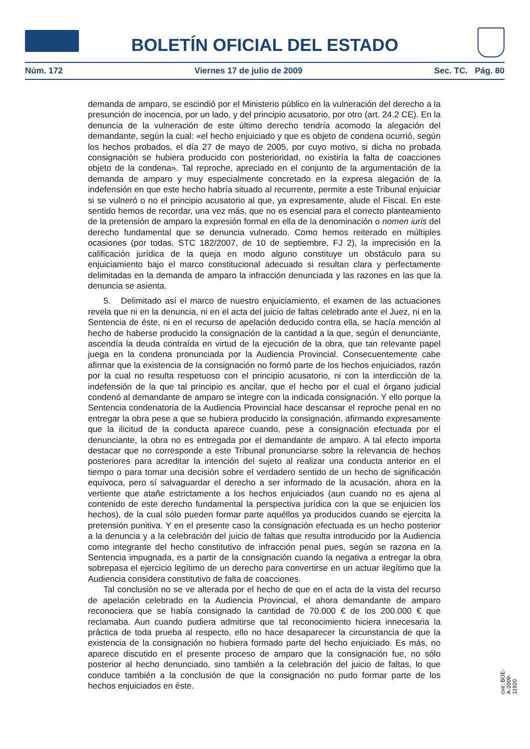BOLETÍN OFICIAL DEL ESTADO
Núm. 172 Viernes 17 de julio de 2009 Sec. TC. Pág. 80
demanda de amparo, se escindió por el Ministerio público en la vulneración del derecho a la presunción de inocencia, por un lado, y del principio acusatorio, por otro (art. 24.2 CE). En la denuncia de la vulneración de este último derecho tendría acomodo la alegación del demandante, según la cual: «el hecho enjuiciado y que es objeto de condena ocurrió, según los hechos probados, el día 27 de mayo de 2005, por cuyo motivo, si dicha no probada consignación se hubiera producido con posterioridad, no existiría la falta de coacciones objeto de la condena». Tal reproche, apreciado en el conjunto de la argumentación de la demanda de amparo y muy especialmente concretado en la expresa alegación de la indefensión en que este hecho habría situado al recurrente, permite a este Tribunal enjuiciar si se vulneró o no el principio acusatorio al que, ya expresamente, alude el Fiscal. En este sentido hemos de recordar, una vez más, que no es esencial para el correcto planteamiento de la pretensión de amparo la expresión formal en ella de la denominación o nomen iuris del derecho fundamental que se denuncia vulnerado. Como hemos reiterado en múltiples ocasiones (por todas, STC 182/2007, de 10 de septiembre, FJ 2), la imprecisión en la calificación jurídica de la queja en modo alguno constituye un obstáculo para su enjuiciamiento bajo el marco constitucional adecuado si resultan clara y perfectamente delimitadas en la demanda de amparo la infracción denunciada y las razones en las que la denuncia se asienta.
5. Delimitado así el marco de nuestro enjuiciamiento, el examen de las actuaciones revela que ni en la denuncia, ni en el acta del juicio de faltas celebrado ante el Juez, ni en la Sentencia de éste, ni en el recurso de apelación deducido contra ella, se hacía mención al hecho de haberse producido la consignación de la cantidad a la que, según el denunciante, ascendía la deuda contraída en virtud de la ejecución de la obra, que tan relevante papel juega en la condena pronunciada por la Audiencia Provincial. Consecuentemente cabe afirmar que la existencia de la consignación no formó parte de los hechos enjuiciados, razón por la cual no resulta respetuoso con el principio acusatorio, ni con la interdicción de la indefensión de la que tal principio es ancilar, que el hecho por el cual el órgano judicial condenó al demandante de amparo se integre con la indicada consignación. Y ello porque la Sentencia condenatoria de la Audiencia Provincial hace descansar el reproche penal en no entregar la obra pese a que se hubiera producido la consignación, afirmando expresamente que la ilicitud de la conducta aparece cuando, pese a consignación efectuada por el denunciante, la obra no es entregada por el demandante de amparo. A tal efecto importa destacar que no corresponde a este Tribunal pronunciarse sobre la relevancia de hechos posteriores para acreditar la intención del sujeto al realizar una conducta anterior en el tiempo o para tomar una decisión sobre el verdadero sentido de un hecho de significación equívoca, pero sí salvaguardar el derecho a ser informado de la acusación, ahora en la vertiente que atañe estrictamente a los hechos enjuiciados (aun cuando no es ajena al contenido de este derecho fundamental la perspectiva jurídica con la que se enjuicien los hechos), de la cual sólo pueden formar parte aquéllos ya producidos cuando se ejercita la pretensión punitiva. Y en el presente caso la consignación efectuada es un hecho posterior a la denuncia y a la celebración del juicio de faltas que resulta introducido por la Audiencia como integrante del hecho constitutivo de infracción penal pues, según se razona en la Sentencia impugnada, es a partir de la consignación cuando la negativa a entregar la obra sobrepasa el ejercicio legítimo de un derecho para convertirse en un actuar ilegítimo que la Audiencia considera constitutivo de falta de coacciones.
Tal conclusión no se ve alterada por el hecho de que en el acta de la vista del recurso de apelación celebrado en la Audiencia Provincial, el ahora demandante de amparo reconociera que se había consignado la cantidad de 70.000 € de los 200.000 € que reclamaba. Aun cuando pudiera admitirse que tal reconocimiento hiciera innecesaria la práctica de toda prueba al respecto, ello no hace desaparecer la circunstancia de que la existencia de la consignación no hubiera formado parte del hecho enjuiciado. Es más, no aparece discutido en el presente proceso de amparo que la consignación fue, no sólo posterior al hecho denunciado, sino también a la celebración del juicio de faltas, lo que conduce también a la conclusión de que la consignación no pudo formar parte de los hechos enjuiciados en éste.
cve: BOE-A-2009-11920